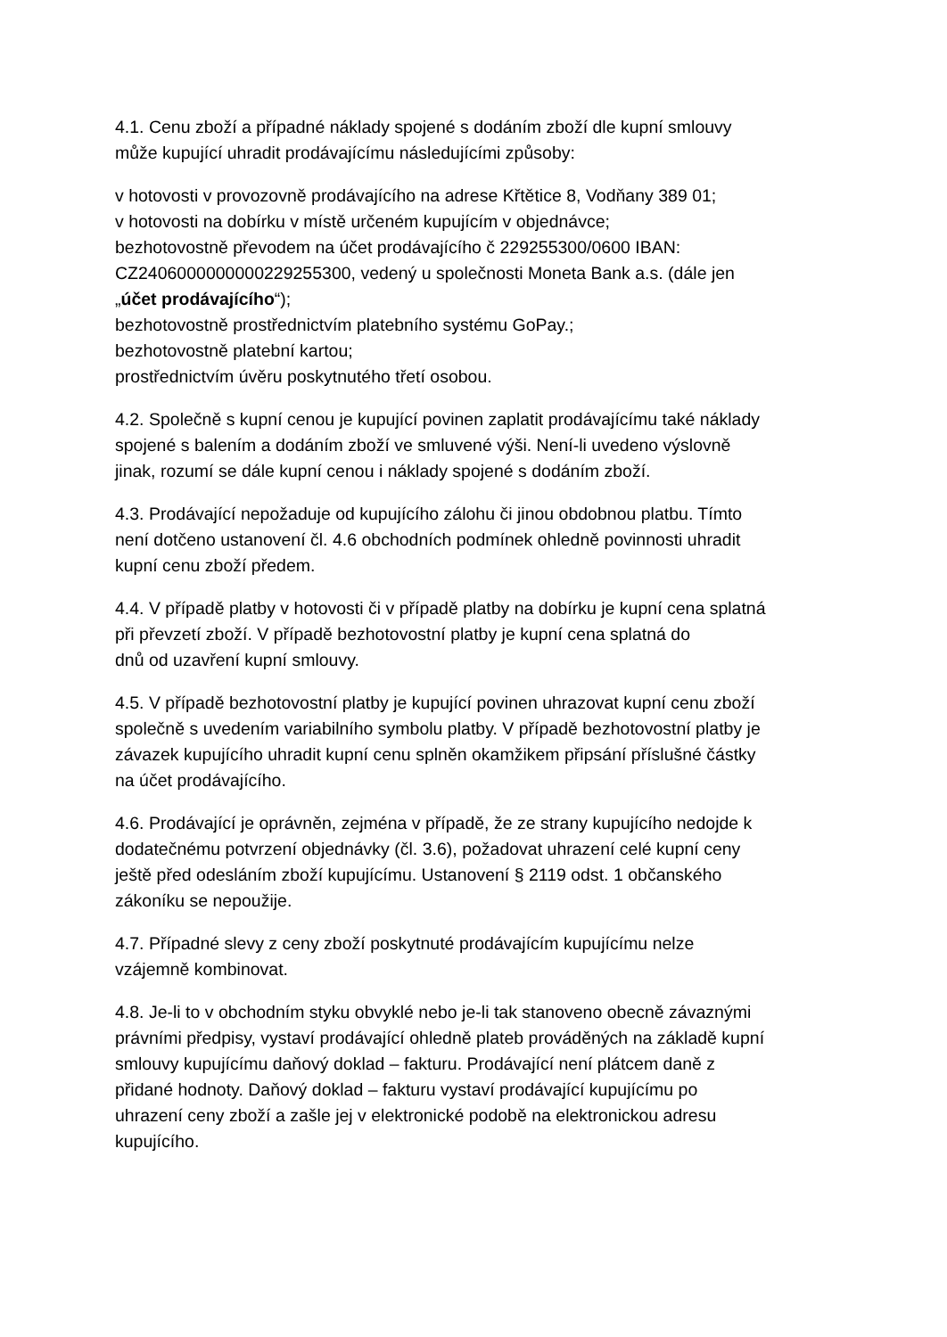4.1. Cenu zboží a případné náklady spojené s dodáním zboží dle kupní smlouvy
může kupující uhradit prodávajícímu následujícími způsoby:
v hotovosti v provozovně prodávajícího na adrese Křtětice 8, Vodňany 389 01;
v hotovosti na dobírku v místě určeném kupujícím v objednávce;
bezhotovostně převodem na účet prodávajícího č 229255300/0600 IBAN:
CZ2406000000000229255300, vedený u společnosti Moneta Bank a.s. (dále jen
„účet prodávajícího“);
bezhotovostně prostřednictvím platebního systému GoPay.;
bezhotovostně platební kartou;
prostřednictvím úvěru poskytnutého třetí osobou.
4.2. Společně s kupní cenou je kupující povinen zaplatit prodávajícímu také náklady
spojené s balením a dodáním zboží ve smluvené výši. Není-li uvedeno výslovně
jinak, rozumí se dále kupní cenou i náklady spojené s dodáním zboží.
4.3. Prodávající nepožaduje od kupujícího zálohu či jinou obdobnou platbu. Tímto
není dotčeno ustanovení čl. 4.6 obchodních podmínek ohledně povinnosti uhradit
kupní cenu zboží předem.
4.4. V případě platby v hotovosti či v případě platby na dobírku je kupní cena splatná
při převzetí zboží. V případě bezhotovostní platby je kupní cena splatná do
dnů od uzavření kupní smlouvy.
4.5. V případě bezhotovostní platby je kupující povinen uhrazovat kupní cenu zboží
společně s uvedením variabilního symbolu platby. V případě bezhotovostní platby je
závazek kupujícího uhradit kupní cenu splněn okamžikem připsání příslušné částky
na účet prodávajícího.
4.6. Prodávající je oprávněn, zejména v případě, že ze strany kupujícího nedojde k
dodatečnému potvrzení objednávky (čl. 3.6), požadovat uhrazení celé kupní ceny
ještě před odesláním zboží kupujícímu. Ustanovení § 2119 odst. 1 občanského
zákoníku se nepoužije.
4.7. Případné slevy z ceny zboží poskytnuté prodávajícím kupujícímu nelze
vzájemně kombinovat.
4.8. Je-li to v obchodním styku obvyklé nebo je-li tak stanoveno obecně závaznými
právními předpisy, vystaví prodávající ohledně plateb prováděných na základě kupní
smlouvy kupujícímu daňový doklad – fakturu. Prodávající není plátcem daně z
přidané hodnoty. Daňový doklad – fakturu vystaví prodávající kupujícímu po
uhrazení ceny zboží a zašle jej v elektronické podobě na elektronickou adresu
kupujícího.